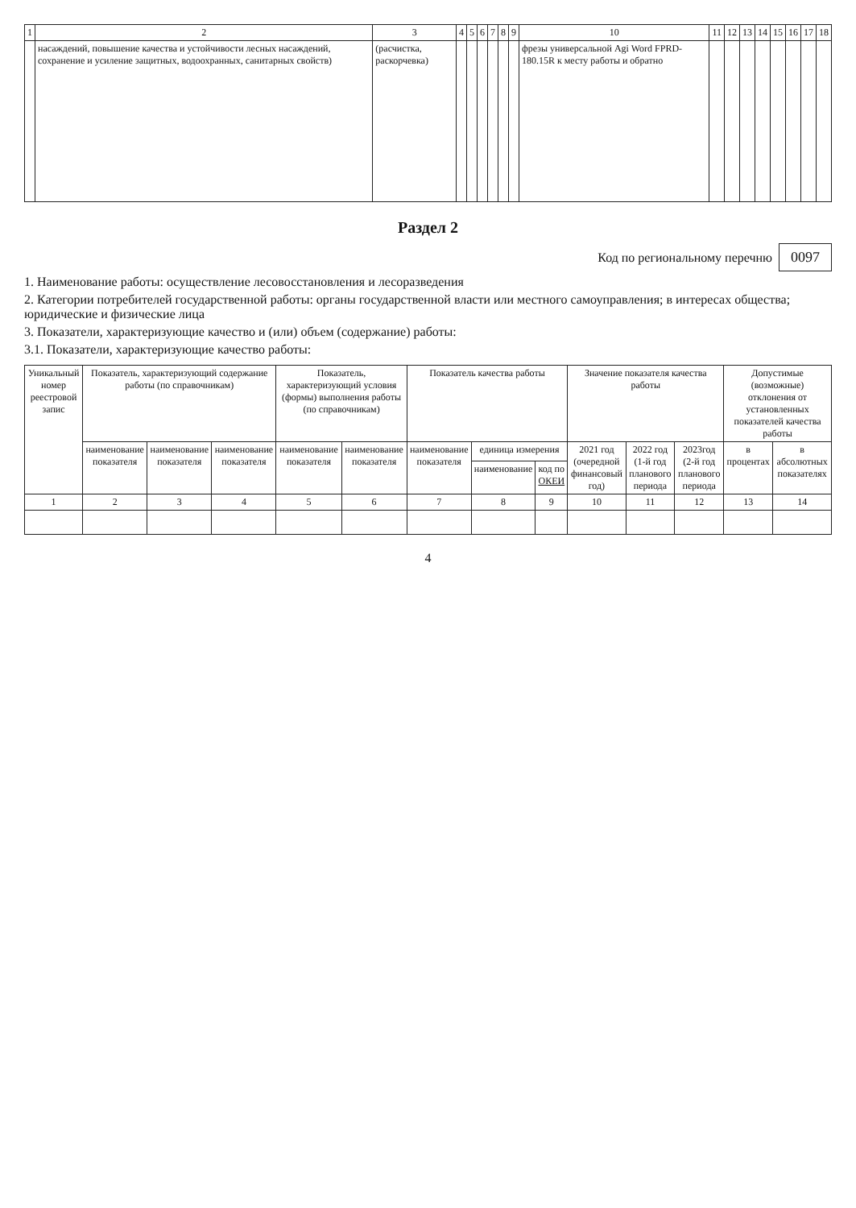| 1 | 2 | 3 | 4 | 5 | 6 | 7 | 8 | 9 | 10 | 11 | 12 | 13 | 14 | 15 | 16 | 17 | 18 |
| | насаждений, повышение качества и устойчивости лесных насаждений, сохранение и усиление защитных, водоохранных, санитарных свойств) | (расчистка, раскорчевка) | | | | | | | фрезы универсальной Agi Word FPRD-180.15R к месту работы и обратно | | | | | | | | |
Раздел 2
Код по региональному перечню 0097
1. Наименование работы: осуществление лесовосстановления и лесоразведения
2. Категории потребителей государственной работы: органы государственной власти или местного самоуправления; в интересах общества; юридические и физические лица
3. Показатели, характеризующие качество и (или) объем (содержание) работы:
3.1. Показатели, характеризующие качество работы:
| Уникальный номер реестровой запис | Показатель, характеризующий содержание работы (по справочникам) | | | Показатель, характеризующий условия (формы) выполнения работы (по справочникам) | | Показатель качества работы | | | Значение показателя качества работы | | | Допустимые (возможные) отклонения от установленных показателей качества работы | |
| --- | --- | --- | --- | --- | --- | --- | --- | --- | --- | --- | --- | --- | --- |
| | наименование показателя | наименование показателя | наименование показателя | наименование показателя | наименование показателя | наименование показателя | единица измерения | | 2021 год (очередной финансовый год) | 2022 год (1-й год планового периода | 2023год (2-й год планового периода | в процентах | в абсолютных показателях |
| | | | | | | | наименование | код по ОКЕИ | | | | | |
| 1 | 2 | 3 | 4 | 5 | 6 | 7 | 8 | 9 | 10 | 11 | 12 | 13 | 14 |
4